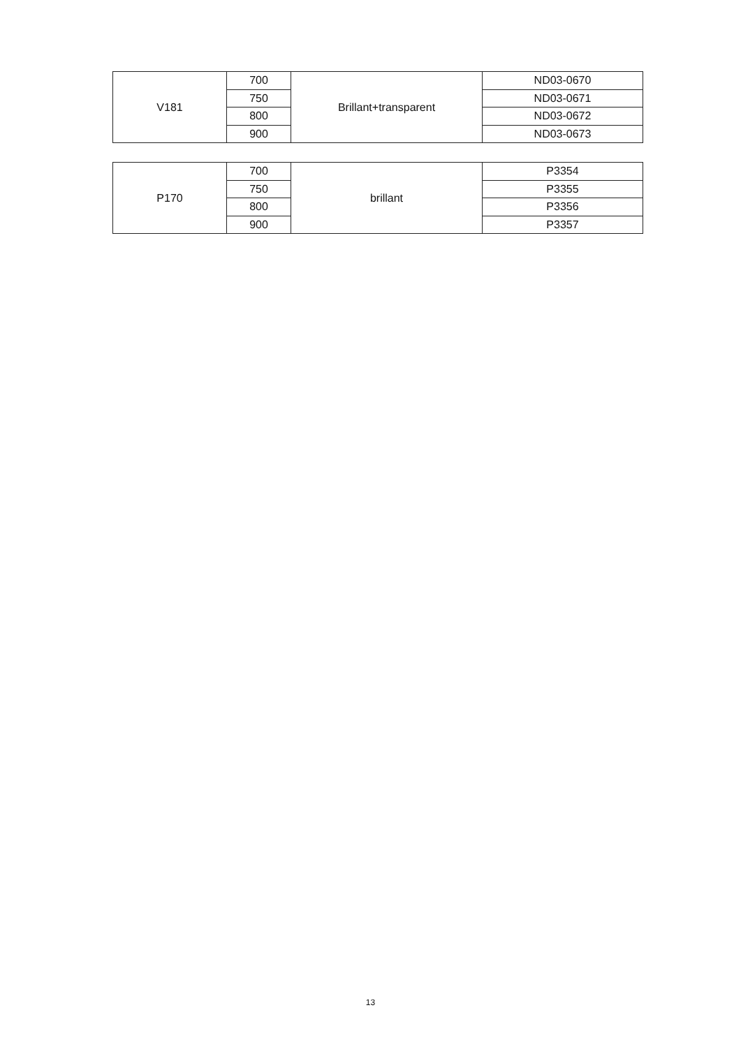| V181 | 700 | Brillant+transparent | ND03-0670 |
| | 750 | | ND03-0671 |
| | 800 | | ND03-0672 |
| | 900 | | ND03-0673 |
| P170 | 700 | brillant | P3354 |
| | 750 | | P3355 |
| | 800 | | P3356 |
| | 900 | | P3357 |
13